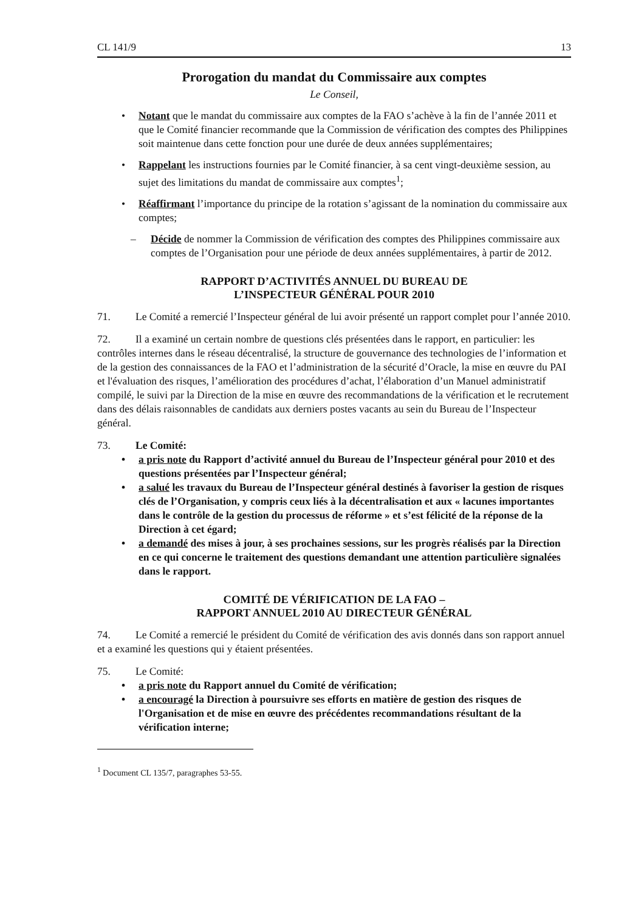CL 141/9 13
Prorogation du mandat du Commissaire aux comptes
Le Conseil,
• Notant que le mandat du commissaire aux comptes de la FAO s’achève à la fin de l’année 2011 et que le Comité financier recommande que la Commission de vérification des comptes des Philippines soit maintenue dans cette fonction pour une durée de deux années supplémentaires;
• Rappelant les instructions fournies par le Comité financier, à sa cent vingt-deuxième session, au sujet des limitations du mandat de commissaire aux comptes<sup>1</sup>;
• Réaffirmant l’importance du principe de la rotation s’agissant de la nomination du commissaire aux comptes;
– Décide de nommer la Commission de vérification des comptes des Philippines commissaire aux comptes de l’Organisation pour une période de deux années supplémentaires, à partir de 2012.
RAPPORT D’ACTIVITÉS ANNUEL DU BUREAU DE
L’INSPECTEUR GÉNÉRAL POUR 2010
71. Le Comité a remercié l’Inspecteur général de lui avoir présenté un rapport complet pour l’année 2010.
72. Il a examiné un certain nombre de questions clés présentées dans le rapport, en particulier: les contrôles internes dans le réseau décentralisé, la structure de gouvernance des technologies de l’information et de la gestion des connaissances de la FAO et l’administration de la sécurité d’Oracle, la mise en œuvre du PAI et l'évaluation des risques, l’amélioration des procédures d’achat, l’élaboration d’un Manuel administratif compilé, le suivi par la Direction de la mise en œuvre des recommandations de la vérification et le recrutement dans des délais raisonnables de candidats aux derniers postes vacants au sein du Bureau de l’Inspecteur général.
73. Le Comité:
• a pris note du Rapport d’activité annuel du Bureau de l’Inspecteur général pour 2010 et des questions présentées par l’Inspecteur général;
• a salué les travaux du Bureau de l’Inspecteur général destinés à favoriser la gestion de risques clés de l’Organisation, y compris ceux liés à la décentralisation et aux « lacunes importantes dans le contrôle de la gestion du processus de réforme » et s’est félicité de la réponse de la Direction à cet égard;
• a demandé des mises à jour, à ses prochaines sessions, sur les progrès réalisés par la Direction en ce qui concerne le traitement des questions demandant une attention particulière signalées dans le rapport.
COMITÉ DE VÉRIFICATION DE LA FAO –
RAPPORT ANNUEL 2010 AU DIRECTEUR GÉNÉRAL
74. Le Comité a remercié le président du Comité de vérification des avis donnés dans son rapport annuel et a examiné les questions qui y étaient présentées.
75. Le Comité:
• a pris note du Rapport annuel du Comité de vérification;
• a encouragé la Direction à poursuivre ses efforts en matière de gestion des risques de l'Organisation et de mise en œuvre des précédentes recommandations résultant de la vérification interne;
<sup>1</sup> Document CL 135/7, paragraphes 53-55.